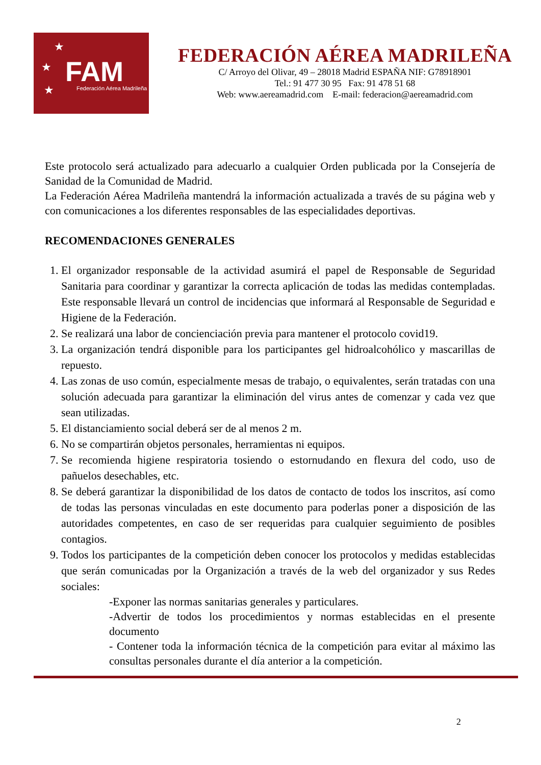★
★
★
FAM Federación Aérea Madrileña
FEDERACIÓN AÉREA MADRILEÑA
C/ Arroyo del Olivar, 49 – 28018 Madrid ESPAÑA NIF: G78918901
Tel.: 91 477 30 95 Fax: 91 478 51 68
Web: www.aereamadrid.com E-mail: federacion@aereamadrid.com
Este protocolo será actualizado para adecuarlo a cualquier Orden publicada por la Consejería de Sanidad de la Comunidad de Madrid.
La Federación Aérea Madrileña mantendrá la información actualizada a través de su página web y con comunicaciones a los diferentes responsables de las especialidades deportivas.
RECOMENDACIONES GENERALES
1. El organizador responsable de la actividad asumirá el papel de Responsable de Seguridad Sanitaria para coordinar y garantizar la correcta aplicación de todas las medidas contempladas. Este responsable llevará un control de incidencias que informará al Responsable de Seguridad e Higiene de la Federación.
2. Se realizará una labor de concienciación previa para mantener el protocolo covid19.
3. La organización tendrá disponible para los participantes gel hidroalcohólico y mascarillas de repuesto.
4. Las zonas de uso común, especialmente mesas de trabajo, o equivalentes, serán tratadas con una solución adecuada para garantizar la eliminación del virus antes de comenzar y cada vez que sean utilizadas.
5. El distanciamiento social deberá ser de al menos 2 m.
6. No se compartirán objetos personales, herramientas ni equipos.
7. Se recomienda higiene respiratoria tosiendo o estornudando en flexura del codo, uso de pañuelos desechables, etc.
8. Se deberá garantizar la disponibilidad de los datos de contacto de todos los inscritos, así como de todas las personas vinculadas en este documento para poderlas poner a disposición de las autoridades competentes, en caso de ser requeridas para cualquier seguimiento de posibles contagios.
9. Todos los participantes de la competición deben conocer los protocolos y medidas establecidas que serán comunicadas por la Organización a través de la web del organizador y sus Redes sociales:
-Exponer las normas sanitarias generales y particulares.
-Advertir de todos los procedimientos y normas establecidas en el presente documento
- Contener toda la información técnica de la competición para evitar al máximo las consultas personales durante el día anterior a la competición.
2